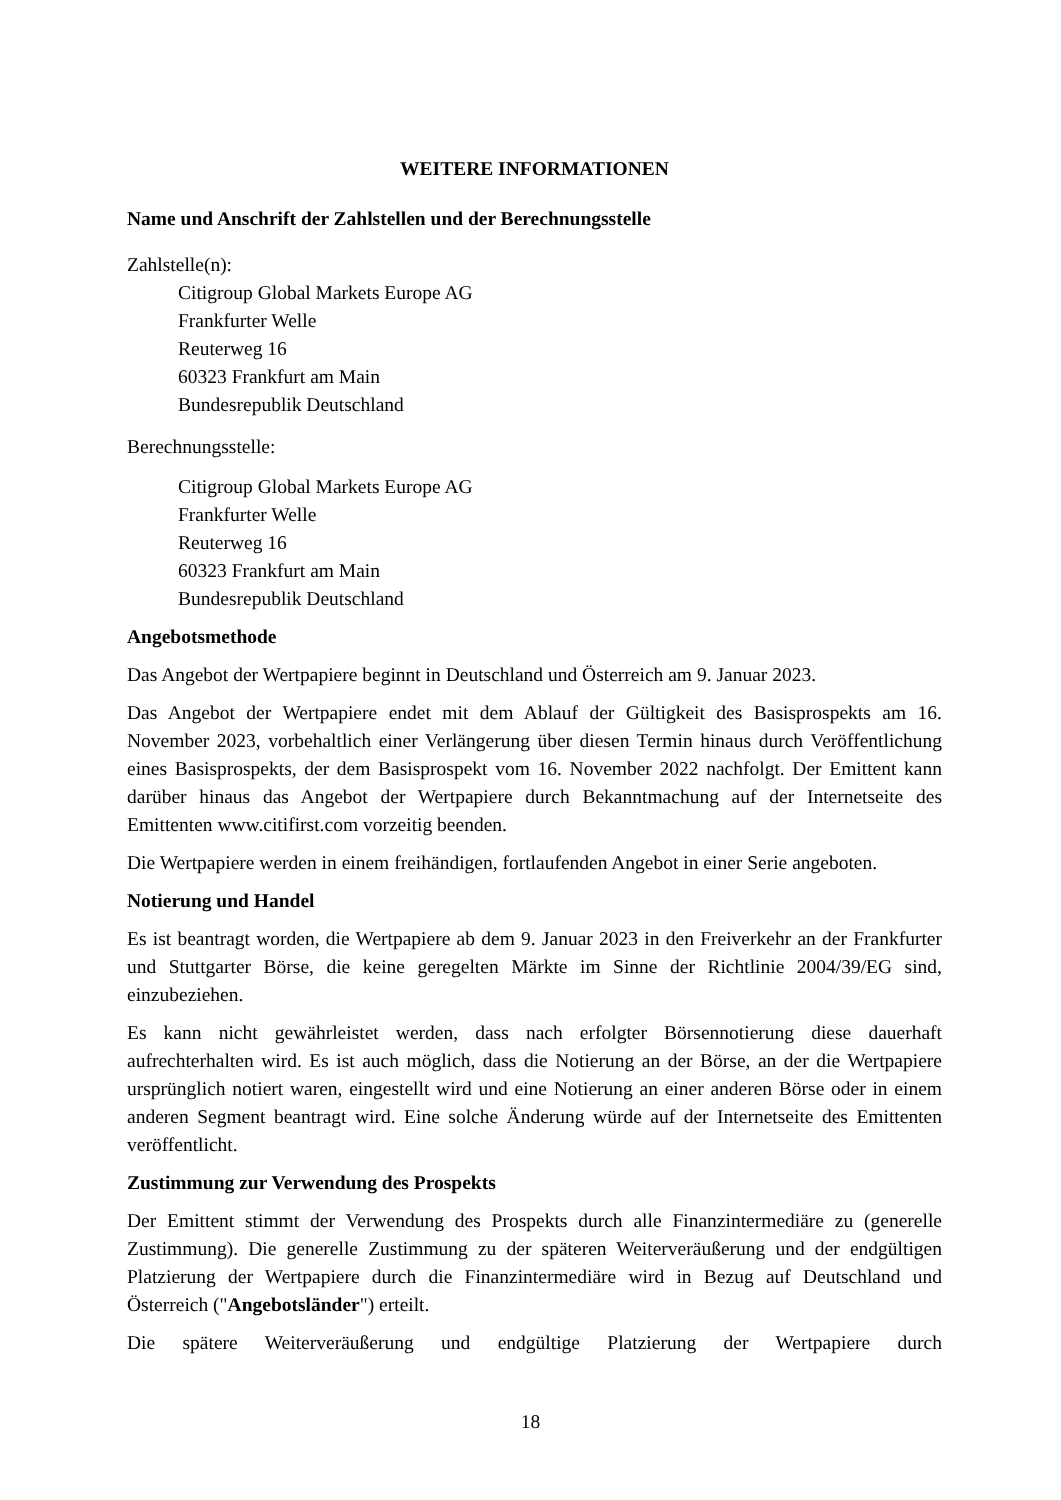WEITERE INFORMATIONEN
Name und Anschrift der Zahlstellen und der Berechnungsstelle
Zahlstelle(n):
Citigroup Global Markets Europe AG
Frankfurter Welle
Reuterweg 16
60323 Frankfurt am Main
Bundesrepublik Deutschland
Berechnungsstelle:
Citigroup Global Markets Europe AG
Frankfurter Welle
Reuterweg 16
60323 Frankfurt am Main
Bundesrepublik Deutschland
Angebotsmethode
Das Angebot der Wertpapiere beginnt in Deutschland und Österreich am 9. Januar 2023.
Das Angebot der Wertpapiere endet mit dem Ablauf der Gültigkeit des Basisprospekts am 16. November 2023, vorbehaltlich einer Verlängerung über diesen Termin hinaus durch Veröffentlichung eines Basisprospekts, der dem Basisprospekt vom 16. November 2022 nachfolgt. Der Emittent kann darüber hinaus das Angebot der Wertpapiere durch Bekanntmachung auf der Internetseite des Emittenten www.citifirst.com vorzeitig beenden.
Die Wertpapiere werden in einem freihändigen, fortlaufenden Angebot in einer Serie angeboten.
Notierung und Handel
Es ist beantragt worden, die Wertpapiere ab dem 9. Januar 2023 in den Freiverkehr an der Frankfurter und Stuttgarter Börse, die keine geregelten Märkte im Sinne der Richtlinie 2004/39/EG sind, einzubeziehen.
Es kann nicht gewährleistet werden, dass nach erfolgter Börsennotierung diese dauerhaft aufrechterhalten wird. Es ist auch möglich, dass die Notierung an der Börse, an der die Wertpapiere ursprünglich notiert waren, eingestellt wird und eine Notierung an einer anderen Börse oder in einem anderen Segment beantragt wird. Eine solche Änderung würde auf der Internetseite des Emittenten veröffentlicht.
Zustimmung zur Verwendung des Prospekts
Der Emittent stimmt der Verwendung des Prospekts durch alle Finanzintermediäre zu (generelle Zustimmung). Die generelle Zustimmung zu der späteren Weiterveräußerung und der endgültigen Platzierung der Wertpapiere durch die Finanzintermediäre wird in Bezug auf Deutschland und Österreich ("Angebotsländer") erteilt.
Die spätere Weiterveräußerung und endgültige Platzierung der Wertpapiere durch
18